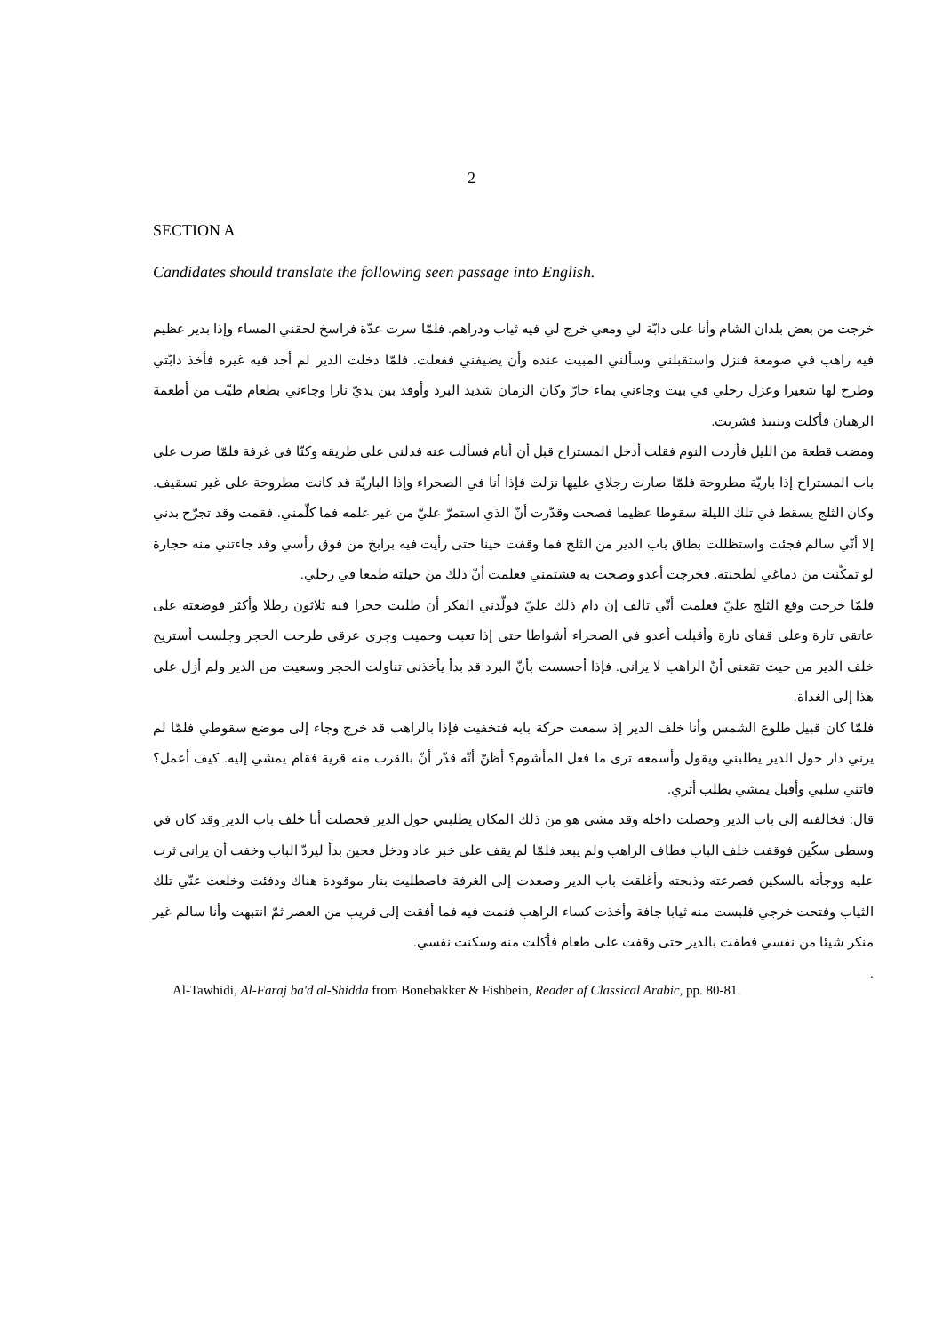2
SECTION A
Candidates should translate the following seen passage into English.
خرجت من بعض بلدان الشام وأنا على دابّة لي ومعي خرج لي فيه ثياب ودراهم. فلمّا سرت عدّة فراسخ لحقني المساء وإذا بدير عظيم فيه راهب في صومعة فنزل واستقبلني وسألني المبيت عنده وأن يضيفني ففعلت. فلمّا دخلت الدير لم أجد فيه غيره فأخذ دابّتي وطرح لها شعيرا وعزل رحلي في بيت وجاءني بماء حارّ وكان الزمان شديد البرد وأوقد بين يديّ نارا وجاءني بطعام طيّب من أطعمة الرهبان فأكلت وبنبيذ فشربت.
ومضت قطعة من الليل فأردت النوم فقلت أدخل المستراح قبل أن أنام فسألت عنه فدلني على طريقه وكنّا في غرفة فلمّا صرت على باب المستراح إذا باريّة مطروحة فلمّا صارت رجلاي عليها نزلت فإذا أنا في الصحراء وإذا الباريّة قد كانت مطروحة على غير تسقيف. وكان الثلج يسقط في تلك الليلة سقوطا عظيما فصحت وقدّرت أنّ الذي استمرّ عليّ من غير علمه فما كلّمني. فقمت وقد تجرّح بدني إلا أنّي سالم فجئت واستظللت بطاق باب الدير من الثلج فما وقفت حينا حتى رأيت فيه برابخ من فوق رأسي وقد جاءتني منه حجارة لو تمكّنت من دماغي لطحنته. فخرجت أعدو وصحت به فشتمني فعلمت أنّ ذلك من حيلته طمعا في رحلي.
فلمّا خرجت وقع الثلج عليّ فعلمت أنّي تالف إن دام ذلك عليّ فولّدني الفكر أن طلبت حجرا فيه ثلاثون رطلا وأكثر فوضعته على عاتقي تارة وعلى قفاي تارة وأقبلت أعدو في الصحراء أشواطا حتى إذا تعبت وحميت وجري عرقي طرحت الحجر وجلست أستريح خلف الدير من حيث تقعني أنّ الراهب لا يراني. فإذا أحسست بأنّ البرد قد بدأ يأخذني تناولت الحجر وسعيت من الدير ولم أزل على هذا إلى الغداة.
فلمّا كان قبيل طلوع الشمس وأنا خلف الدير إذ سمعت حركة بابه فتخفيت فإذا بالراهب قد خرج وجاء إلى موضع سقوطي فلمّا لم يرني دار حول الدير يطلبني ويقول وأسمعه ترى ما فعل المأشوم؟ أظنّ أنّه قدّر أنّ بالقرب منه قرية فقام يمشي إليه. كيف أعمل؟ فاتني سلبي وأقبل يمشي يطلب أثري.
قال: فخالفته إلى باب الدير وحصلت داخله وقد مشى هو من ذلك المكان يطلبني حول الدير فحصلت أنا خلف باب الدير وقد كان في وسطي سكّين فوقفت خلف الباب فطاف الراهب ولم يبعد فلمّا لم يقف على خبر عاد ودخل فحين بدأ ليردّ الباب وخفت أن يراني ثرت عليه ووجأته بالسكين فصرعته وذبحته وأغلقت باب الدير وصعدت إلى الغرفة فاصطليت بنار موقودة هناك ودفئت وخلعت عنّي تلك الثياب وفتحت خرجي فلبست منه ثيابا جافة وأخذت كساء الراهب فنمت فيه فما أفقت إلى قريب من العصر ثمّ انتبهت وأنا سالم غير منكر شيئا من نفسي فطفت بالدير حتى وقفت على طعام فأكلت منه وسكنت نفسي.
.
Al-Tawhidi, Al-Faraj ba'd al-Shidda from Bonebakker & Fishbein, Reader of Classical Arabic, pp. 80-81.